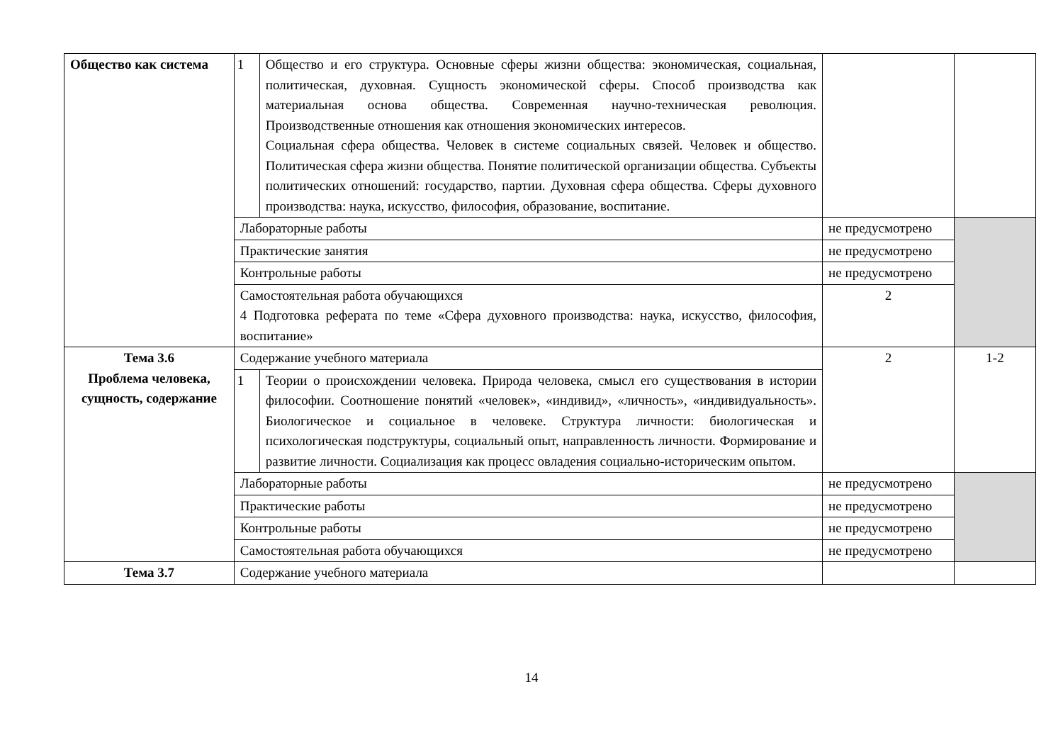| Общество как система | 1 | Общество и его структура. Основные сферы жизни общества: экономическая, социальная, политическая, духовная. Сущность экономической сферы. Способ производства как материальная основа общества. Современная научно-техническая революция. Производственные отношения как отношения экономических интересов. Социальная сфера общества. Человек в системе социальных связей. Человек и общество. Политическая сфера жизни общества. Понятие политической организации общества. Субъекты политических отношений: государство, партии. Духовная сфера общества. Сферы духовного производства: наука, искусство, философия, образование, воспитание. | | |
| | Лабораторные работы | | не предусмотрено | |
| | Практические занятия | | не предусмотрено | |
| | Контрольные работы | | не предусмотрено | |
| | Самостоятельная работа обучающихся 4 Подготовка реферата по теме «Сфера духовного производства: наука, искусство, философия, воспитание» | | 2 | |
| Тема 3.6 Проблема человека, сущность, содержание | Содержание учебного материала | | 2 | 1-2 |
| | 1 | Теории о происхождении человека. Природа человека, смысл его существования в истории философии. Соотношение понятий «человек», «индивид», «личность», «индивидуальность». Биологическое и социальное в человеке. Структура личности: биологическая и психологическая подструктуры, социальный опыт, направленность личности. Формирование и развитие личности. Социализация как процесс овладения социально-историческим опытом. | | |
| | Лабораторные работы | | не предусмотрено | |
| | Практические работы | | не предусмотрено | |
| | Контрольные работы | | не предусмотрено | |
| | Самостоятельная работа обучающихся | | не предусмотрено | |
| Тема 3.7 | Содержание учебного материала | | | |
14